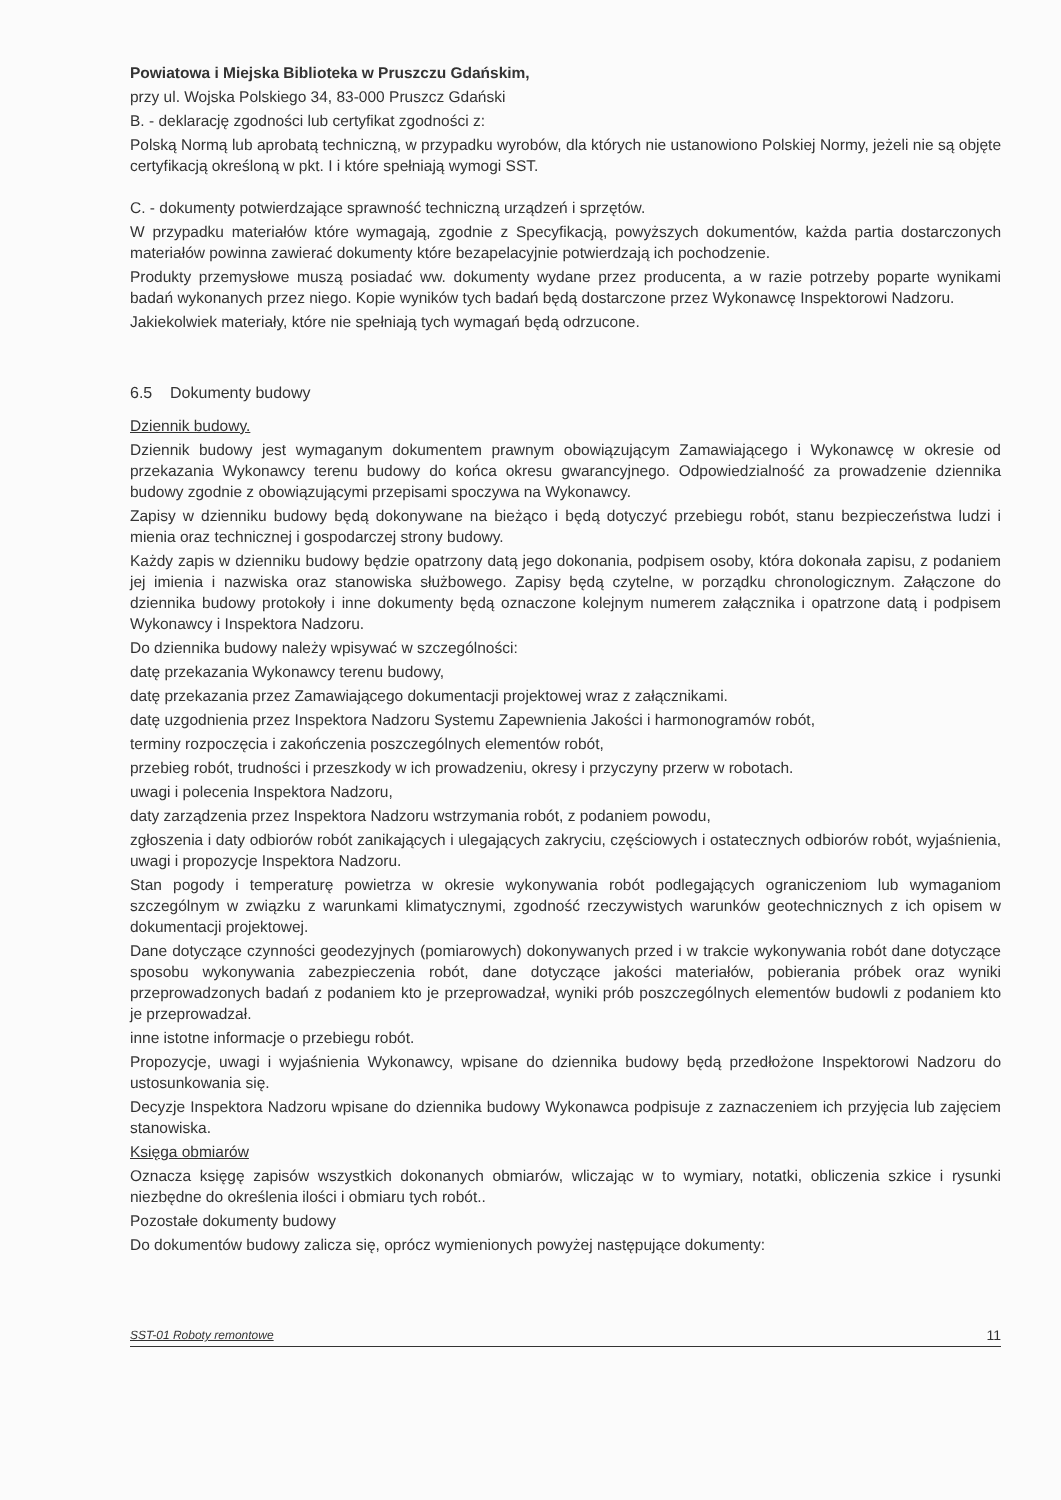Powiatowa i Miejska Biblioteka w Pruszczu Gdańskim,
przy ul. Wojska Polskiego 34, 83-000 Pruszcz Gdański
B. - deklarację zgodności lub certyfikat zgodności z:
Polską Normą lub aprobatą techniczną, w przypadku wyrobów, dla których nie ustanowiono Polskiej Normy, jeżeli nie są objęte certyfikacją określoną w pkt. I i które spełniają wymogi SST.
C. - dokumenty potwierdzające sprawność techniczną urządzeń i sprzętów.
W przypadku materiałów które wymagają, zgodnie z Specyfikacją, powyższych dokumentów, każda partia dostarczonych materiałów powinna zawierać dokumenty które bezapelacyjnie potwierdzają ich pochodzenie.
Produkty przemysłowe muszą posiadać ww. dokumenty wydane przez producenta, a w razie potrzeby poparte wynikami badań wykonanych przez niego. Kopie wyników tych badań będą dostarczone przez Wykonawcę Inspektorowi Nadzoru.
Jakiekolwiek materiały, które nie spełniają tych wymagań będą odrzucone.
6.5 Dokumenty budowy
Dziennik budowy.
Dziennik budowy jest wymaganym dokumentem prawnym obowiązującym Zamawiającego i Wykonawcę w okresie od przekazania Wykonawcy terenu budowy do końca okresu gwarancyjnego. Odpowiedzialność za prowadzenie dziennika budowy zgodnie z obowiązującymi przepisami spoczywa na Wykonawcy.
Zapisy w dzienniku budowy będą dokonywane na bieżąco i będą dotyczyć przebiegu robót, stanu bezpieczeństwa ludzi i mienia oraz technicznej i gospodarczej strony budowy.
Każdy zapis w dzienniku budowy będzie opatrzony datą jego dokonania, podpisem osoby, która dokonała zapisu, z podaniem jej imienia i nazwiska oraz stanowiska służbowego. Zapisy będą czytelne, w porządku chronologicznym. Załączone do dziennika budowy protokoły i inne dokumenty będą oznaczone kolejnym numerem załącznika i opatrzone datą i podpisem Wykonawcy i Inspektora Nadzoru.
Do dziennika budowy należy wpisywać w szczególności:
datę przekazania Wykonawcy terenu budowy,
datę przekazania przez Zamawiającego dokumentacji projektowej wraz z załącznikami.
datę uzgodnienia przez Inspektora Nadzoru Systemu Zapewnienia Jakości i harmonogramów robót,
terminy rozpoczęcia i zakończenia poszczególnych elementów robót,
przebieg robót, trudności i przeszkody w ich prowadzeniu, okresy i przyczyny przerw w robotach.
uwagi i polecenia Inspektora Nadzoru,
daty zarządzenia przez Inspektora Nadzoru wstrzymania robót, z podaniem powodu,
zgłoszenia i daty odbiorów robót zanikających i ulegających zakryciu, częściowych i ostatecznych odbiorów robót, wyjaśnienia, uwagi i propozycje Inspektora Nadzoru.
Stan pogody i temperaturę powietrza w okresie wykonywania robót podlegających ograniczeniom lub wymaganiom szczególnym w związku z warunkami klimatycznymi, zgodność rzeczywistych warunków geotechnicznych z ich opisem w dokumentacji projektowej.
Dane dotyczące czynności geodezyjnych (pomiarowych) dokonywanych przed i w trakcie wykonywania robót dane dotyczące sposobu wykonywania zabezpieczenia robót, dane dotyczące jakości materiałów, pobierania próbek oraz wyniki przeprowadzonych badań z podaniem kto je przeprowadzał, wyniki prób poszczególnych elementów budowli z podaniem kto je przeprowadzał.
inne istotne informacje o przebiegu robót.
Propozycje, uwagi i wyjaśnienia Wykonawcy, wpisane do dziennika budowy będą przedłożone Inspektorowi Nadzoru do ustosunkowania się.
Decyzje Inspektora Nadzoru wpisane do dziennika budowy Wykonawca podpisuje z zaznaczeniem ich przyjęcia lub zajęciem stanowiska.
Księga obmiarów
Oznacza księgę zapisów wszystkich dokonanych obmiarów, wliczając w to wymiary, notatki, obliczenia szkice i rysunki niezbędne do określenia ilości i obmiaru tych robót..
Pozostałe dokumenty budowy
Do dokumentów budowy zalicza się, oprócz wymienionych powyżej następujące dokumenty:
SST-01 Roboty remontowe 11